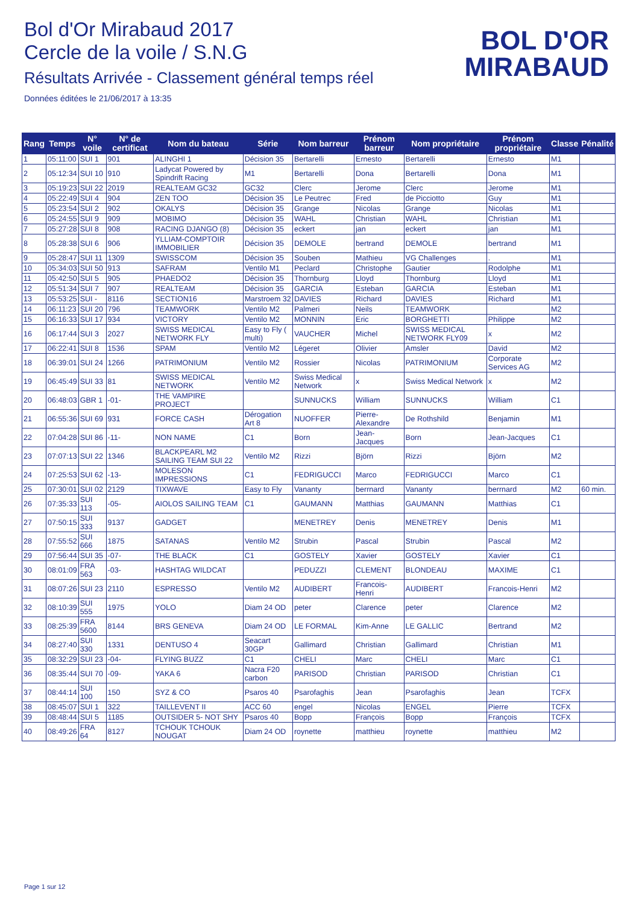Bol d'Or Mirabaud 2017
Cercle de la voile / S.N.G
Résultats Arrivée - Classement général temps réel
Données éditées le 21/06/2017 à 13:35
BOL D'OR
MIRABAUD
| Rang | Temps | N° voile | N° de certificat | Nom du bateau | Série | Nom barreur | Prénom barreur | Nom propriétaire | Prénom propriétaire | Classe | Pénalité |
| --- | --- | --- | --- | --- | --- | --- | --- | --- | --- | --- | --- |
| 1 | 05:11:00 | SUI 1 | 901 | ALINGHI 1 | Décision 35 | Bertarelli | Ernesto | Bertarelli | Ernesto | M1 | |
| 2 | 05:12:34 | SUI 10 | 910 | Ladycat Powered by Spindrift Racing | M1 | Bertarelli | Dona | Bertarelli | Dona | M1 | |
| 3 | 05:19:23 | SUI 22 | 2019 | REALTEAM GC32 | GC32 | Clerc | Jerome | Clerc | Jerome | M1 | |
| 4 | 05:22:49 | SUI 4 | 904 | ZEN TOO | Décision 35 | Le Peutrec | Fred | de Picciotto | Guy | M1 | |
| 5 | 05:23:54 | SUI 2 | 902 | OKALYS | Décision 35 | Grange | Nicolas | Grange | Nicolas | M1 | |
| 6 | 05:24:55 | SUI 9 | 909 | MOBIMO | Décision 35 | WAHL | Christian | WAHL | Christian | M1 | |
| 7 | 05:27:28 | SUI 8 | 908 | RACING DJANGO (8) | Décision 35 | eckert | jan | eckert | jan | M1 | |
| 8 | 05:28:38 | SUI 6 | 906 | YLLIAM-COMPTOIR IMMOBILIER | Décision 35 | DEMOLE | bertrand | DEMOLE | bertrand | M1 | |
| 9 | 05:28:47 | SUI 11 | 1309 | SWISSCOM | Décision 35 | Souben | Mathieu | VG Challenges | . | M1 | |
| 10 | 05:34:03 | SUI 50 | 913 | SAFRAM | Ventilo M1 | Peclard | Christophe | Gautier | Rodolphe | M1 | |
| 11 | 05:42:50 | SUI 5 | 905 | PHAEDO2 | Décision 35 | Thornburg | Lloyd | Thornburg | Lloyd | M1 | |
| 12 | 05:51:34 | SUI 7 | 907 | REALTEAM | Décision 35 | GARCIA | Esteban | GARCIA | Esteban | M1 | |
| 13 | 05:53:25 | SUI - | 8116 | SECTION16 | Marstroem 32 | DAVIES | Richard | DAVIES | Richard | M1 | |
| 14 | 06:11:23 | SUI 20 | 796 | TEAMWORK | Ventilo M2 | Palmeri | Neils | TEAMWORK | | M2 | |
| 15 | 06:16:33 | SUI 17 | 934 | VICTORY | Ventilo M2 | MONNIN | Eric | BORGHETTI | Philippe | M2 | |
| 16 | 06:17:44 | SUI 3 | 2027 | SWISS MEDICAL NETWORK FLY | Easy to Fly ( multi) | VAUCHER | Michel | SWISS MEDICAL NETWORK FLY09 | x | M2 | |
| 17 | 06:22:41 | SUI 8 | 1536 | SPAM | Ventilo M2 | Légeret | Olivier | Amsler | David | M2 | |
| 18 | 06:39:01 | SUI 24 | 1266 | PATRIMONIUM | Ventilo M2 | Rossier | Nicolas | PATRIMONIUM | Corporate Services AG | M2 | |
| 19 | 06:45:49 | SUI 33 | 81 | SWISS MEDICAL NETWORK | Ventilo M2 | Swiss Medical Network | x | Swiss Medical Network | x | M2 | |
| 20 | 06:48:03 | GBR 1 | -01- | THE VAMPIRE PROJECT | | SUNNUCKS | William | SUNNUCKS | William | C1 | |
| 21 | 06:55:36 | SUI 69 | 931 | FORCE CASH | Dérogation Art 8 | NUOFFER | Pierre-Alexandre | De Rothshild | Benjamin | M1 | |
| 22 | 07:04:28 | SUI 86 | -11- | NON NAME | C1 | Born | Jean-Jacques | Born | Jean-Jacques | C1 | |
| 23 | 07:07:13 | SUI 22 | 1346 | BLACKPEARL M2 SAILING TEAM SUI 22 | Ventilo M2 | Rizzi | Björn | Rizzi | Björn | M2 | |
| 24 | 07:25:53 | SUI 62 | -13- | MOLESON IMPRESSIONS | C1 | FEDRIGUCCI | Marco | FEDRIGUCCI | Marco | C1 | |
| 25 | 07:30:01 | SUI 02 | 2129 | TIXWAVE | Easy to Fly | Vananty | berrnard | Vananty | berrnard | M2 | 60 min. |
| 26 | 07:35:33 | SUI 113 | -05- | AIOLOS SAILING TEAM | C1 | GAUMANN | Matthias | GAUMANN | Matthias | C1 | |
| 27 | 07:50:15 | SUI 333 | 9137 | GADGET | | MENETREY | Denis | MENETREY | Denis | M1 | |
| 28 | 07:55:52 | SUI 666 | 1875 | SATANAS | Ventilo M2 | Strubin | Pascal | Strubin | Pascal | M2 | |
| 29 | 07:56:44 | SUI 35 | -07- | THE BLACK | C1 | GOSTELY | Xavier | GOSTELY | Xavier | C1 | |
| 30 | 08:01:09 | FRA 563 | -03- | HASHTAG WILDCAT | | PEDUZZI | CLEMENT | BLONDEAU | MAXIME | C1 | |
| 31 | 08:07:26 | SUI 23 | 2110 | ESPRESSO | Ventilo M2 | AUDIBERT | Francois-Henri | AUDIBERT | Francois-Henri | M2 | |
| 32 | 08:10:39 | SUI 555 | 1975 | YOLO | Diam 24 OD | peter | Clarence | peter | Clarence | M2 | |
| 33 | 08:25:39 | FRA 5600 | 8144 | BRS GENEVA | Diam 24 OD | LE FORMAL | Kim-Anne | LE GALLIC | Bertrand | M2 | |
| 34 | 08:27:40 | SUI 330 | 1331 | DENTUSO 4 | Seacart 30GP | Gallimard | Christian | Gallimard | Christian | M1 | |
| 35 | 08:32:29 | SUI 23 | -04- | FLYING BUZZ | C1 | CHELI | Marc | CHELI | Marc | C1 | |
| 36 | 08:35:44 | SUI 70 | -09- | YAKA 6 | Nacra F20 carbon | PARISOD | Christian | PARISOD | Christian | C1 | |
| 37 | 08:44:14 | SUI 100 | 150 | SYZ & CO | Psaros 40 | Psarofaghis | Jean | Psarofaghis | Jean | TCFX | |
| 38 | 08:45:07 | SUI 1 | 322 | TAILLEVENT II | ACC 60 | engel | Nicolas | ENGEL | Pierre | TCFX | |
| 39 | 08:48:44 | SUI 5 | 1185 | OUTSIDER 5- NOT SHY | Psaros 40 | Bopp | François | Bopp | François | TCFX | |
| 40 | 08:49:26 | FRA 64 | 8127 | TCHOUK TCHOUK NOUGAT | Diam 24 OD | roynette | matthieu | roynette | matthieu | M2 | |
Page 1 sur 12